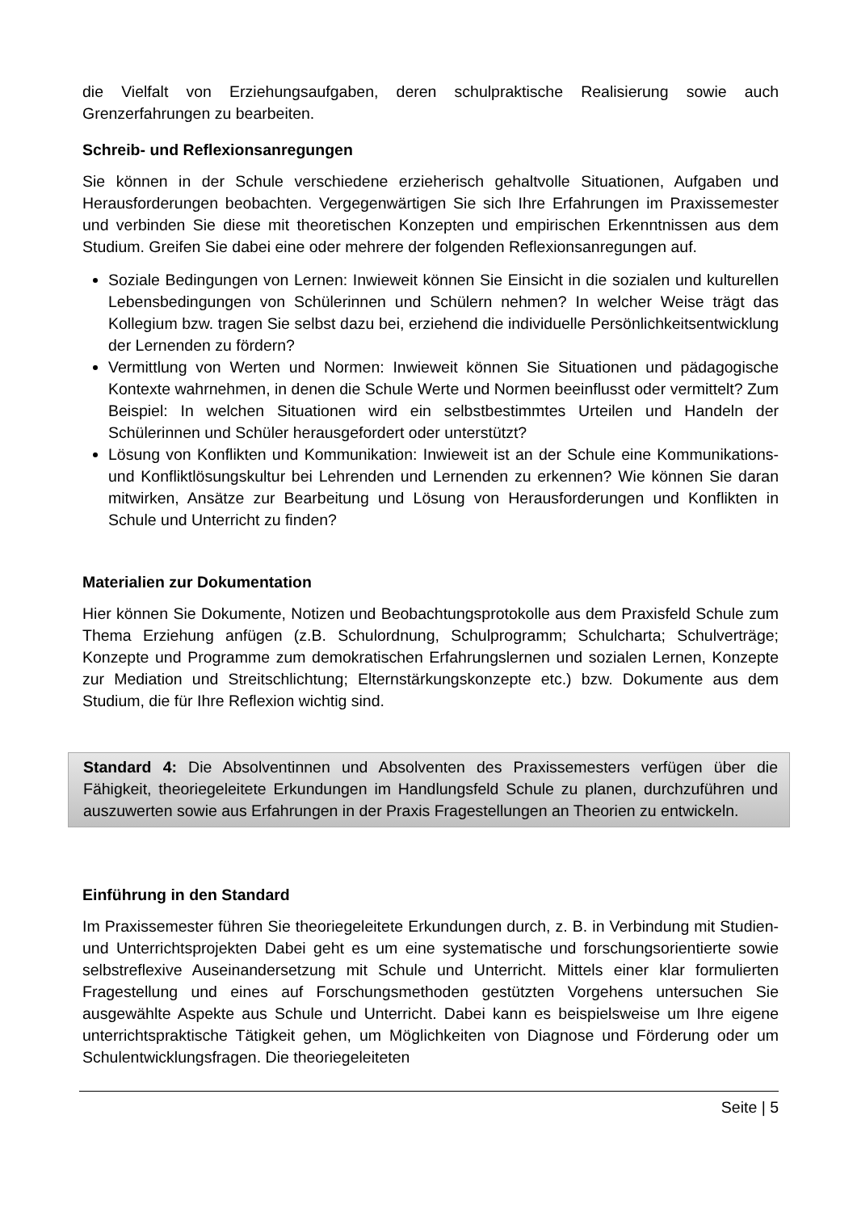die Vielfalt von Erziehungsaufgaben, deren schulpraktische Realisierung sowie auch Grenzerfahrungen zu bearbeiten.
Schreib- und Reflexionsanregungen
Sie können in der Schule verschiedene erzieherisch gehaltvolle Situationen, Aufgaben und Herausforderungen beobachten. Vergegenwärtigen Sie sich Ihre Erfahrungen im Praxissemester und verbinden Sie diese mit theoretischen Konzepten und empirischen Erkenntnissen aus dem Studium. Greifen Sie dabei eine oder mehrere der folgenden Reflexionsanregungen auf.
Soziale Bedingungen von Lernen: Inwieweit können Sie Einsicht in die sozialen und kulturellen Lebensbedingungen von Schülerinnen und Schülern nehmen? In welcher Weise trägt das Kollegium bzw. tragen Sie selbst dazu bei, erziehend die individuelle Persönlichkeitsentwicklung der Lernenden zu fördern?
Vermittlung von Werten und Normen: Inwieweit können Sie Situationen und pädagogische Kontexte wahrnehmen, in denen die Schule Werte und Normen beeinflusst oder vermittelt? Zum Beispiel: In welchen Situationen wird ein selbstbestimmtes Urteilen und Handeln der Schülerinnen und Schüler herausgefordert oder unterstützt?
Lösung von Konflikten und Kommunikation: Inwieweit ist an der Schule eine Kommunikations- und Konfliktlösungskultur bei Lehrenden und Lernenden zu erkennen? Wie können Sie daran mitwirken, Ansätze zur Bearbeitung und Lösung von Herausforderungen und Konflikten in Schule und Unterricht zu finden?
Materialien zur Dokumentation
Hier können Sie Dokumente, Notizen und Beobachtungsprotokolle aus dem Praxisfeld Schule zum Thema Erziehung anfügen (z.B. Schulordnung, Schulprogramm; Schulcharta; Schulverträge; Konzepte und Programme zum demokratischen Erfahrungslernen und sozialen Lernen, Konzepte zur Mediation und Streitschlichtung; Elternstärkungskonzepte etc.) bzw. Dokumente aus dem Studium, die für Ihre Reflexion wichtig sind.
Standard 4: Die Absolventinnen und Absolventen des Praxissemesters verfügen über die Fähigkeit, theoriegeleitete Erkundungen im Handlungsfeld Schule zu planen, durchzuführen und auszuwerten sowie aus Erfahrungen in der Praxis Fragestellungen an Theorien zu entwickeln.
Einführung in den Standard
Im Praxissemester führen Sie theoriegeleitete Erkundungen durch, z. B. in Verbindung mit Studien- und Unterrichtsprojekten Dabei geht es um eine systematische und forschungsorientierte sowie selbstreflexive Auseinandersetzung mit Schule und Unterricht. Mittels einer klar formulierten Fragestellung und eines auf Forschungsmethoden gestützten Vorgehens untersuchen Sie ausgewählte Aspekte aus Schule und Unterricht. Dabei kann es beispielsweise um Ihre eigene unterrichtspraktische Tätigkeit gehen, um Möglichkeiten von Diagnose und Förderung oder um Schulentwicklungsfragen. Die theoriegeleiteten
Seite | 5